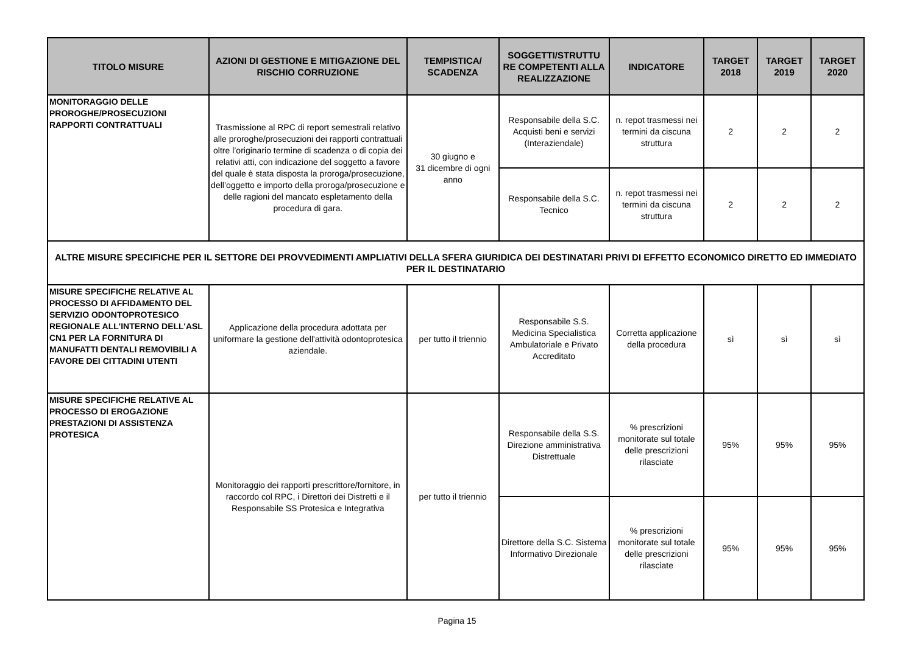| TITOLO MISURE | AZIONI DI GESTIONE E MITIGAZIONE DEL RISCHIO CORRUZIONE | TEMPISTICA/ SCADENZA | SOGGETTI/STRUTTU RE COMPETENTI ALLA REALIZZAZIONE | INDICATORE | TARGET 2018 | TARGET 2019 | TARGET 2020 |
| --- | --- | --- | --- | --- | --- | --- | --- |
| MONITORAGGIO DELLE PROROGHE/PROSECUZIONI RAPPORTI CONTRATTUALI | Trasmissione al RPC di report semestrali relativo alle proroghe/prosecuzioni dei rapporti contrattuali oltre l’originario termine di scadenza o di copia dei relativi atti, con indicazione del soggetto a favore del quale è stata disposta la proroga/prosecuzione, dell’oggetto e importo della proroga/prosecuzione e delle ragioni del mancato espletamento della procedura di gara. | 30 giugno e 31 dicembre di ogni anno | Responsabile della S.C. Acquisti beni e servizi (Interaziendale) | n. repot trasmessi nei termini da ciscuna struttura | 2 | 2 | 2 |
| | | | Responsabile della S.C. Tecnico | n. repot trasmessi nei termini da ciscuna struttura | 2 | 2 | 2 |
| ALTRE MISURE SPECIFICHE PER IL SETTORE DEI PROVVEDIMENTI AMPLIATIVI DELLA SFERA GIURIDICA DEI DESTINATARI PRIVI DI EFFETTO ECONOMICO DIRETTO ED IMMEDIATO PER IL DESTINATARIO | | | | | | | |
| MISURE SPECIFICHE RELATIVE AL PROCESSO DI AFFIDAMENTO DEL SERVIZIO ODONTOPROTESICO REGIONALE ALL'INTERNO DELL'ASL CN1 PER LA FORNITURA DI MANUFATTI DENTALI REMOVIBILI A FAVORE DEI CITTADINI UTENTI | Applicazione della procedura adottata per uniformare la gestione dell'attività odontoprotesica aziendale. | per tutto il triennio | Responsabile S.S. Medicina Specialistica Ambulatoriale e Privato Accreditato | Corretta applicazione della procedura | sì | sì | sì |
| MISURE SPECIFICHE RELATIVE AL PROCESSO DI EROGAZIONE PRESTAZIONI DI ASSISTENZA PROTESICA | Monitoraggio dei rapporti prescrittore/fornitore, in raccordo col RPC, i Direttori dei Distretti e il Responsabile SS Protesica e Integrativa | per tutto il triennio | Responsabile della S.S. Direzione amministrativa Distrettuale | % prescrizioni monitorate sul totale delle prescrizioni rilasciate | 95% | 95% | 95% |
| | | | Direttore della S.C. Sistema Informativo Direzionale | % prescrizioni monitorate sul totale delle prescrizioni rilasciate | 95% | 95% | 95% |
Pagina 15